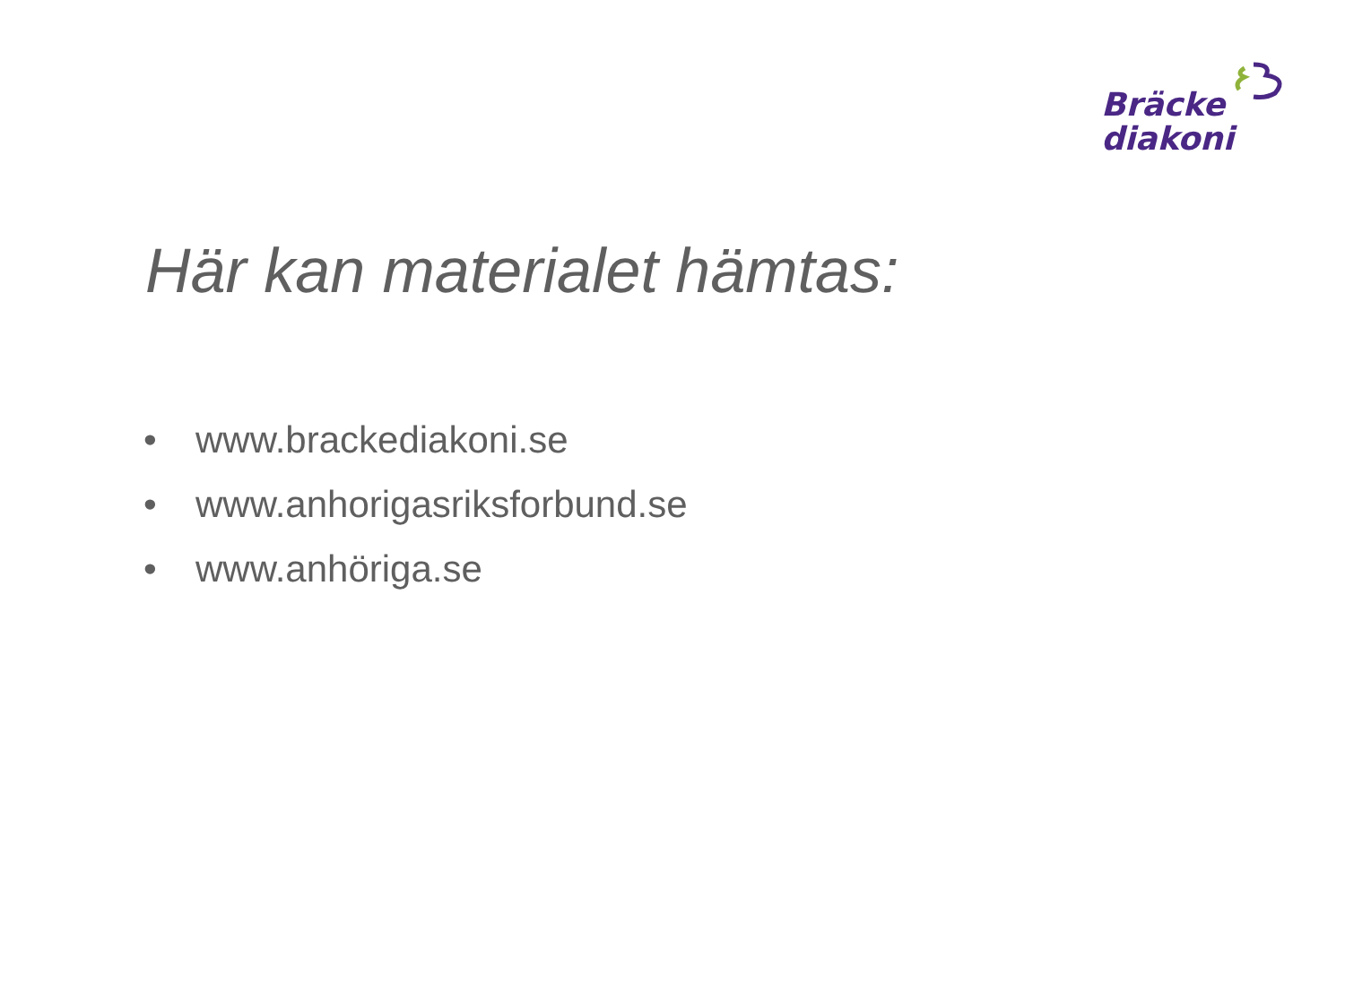Bräcke
diakoni
Här kan materialet hämtas:
• www.brackediakoni.se
• www.anhorigasriksforbund.se
• www.anhöriga.se